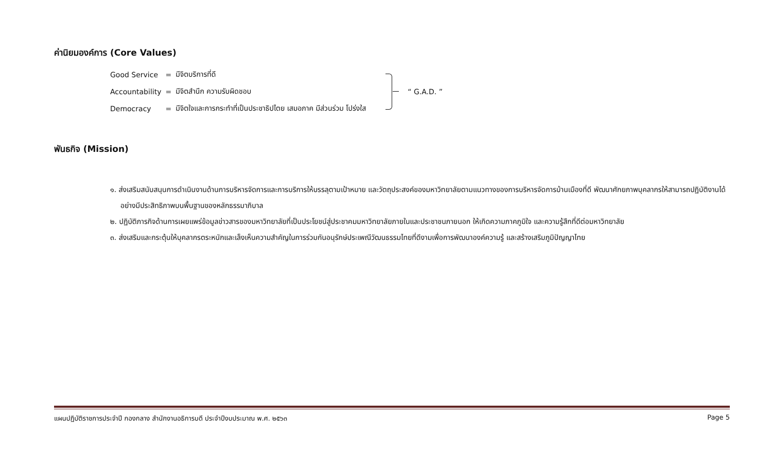ค่านิยมองค์การ (Core Values)
| Good Service | = | มีจิตบริการที่ดี |
| Accountability | = | มีจิตสำนึก ความรับผิดชอบ |
| Democracy | = | มีจิตใจและการกระทำที่เป็นประชาธิปไตย เสมอภาค มีส่วนร่วม โปร่งใส |
“ G.A.D. ”
พันธกิจ (Mission)
๑. ส่งเสริมสนับสนุนการดำเนินงานด้านการบริหารจัดการและการบริการให้บรรลุตามเป้าหมาย และวัตถุประสงค์ของมหาวิทยาลัยตามแนวทางของการบริหารจัดการบ้านเมืองที่ดี พัฒนาศักยภาพบุคลากรให้สามารถปฏิบัติงานได้อย่างมีประสิทธิภาพบนพื้นฐานของหลักธรรมาภิบาล
๒. ปฏิบัติภารกิจด้านการเผยแพร่ข้อมูลข่าวสารของมหาวิทยาลัยที่เป็นประโยชน์สู่ประชาคมมหาวิทยาลัยภายในและประชาชนภายนอก ให้เกิดความภาคภูมิใจ และความรู้สึกที่ดีต่อมหาวิทยาลัย
๓. ส่งเสริมและกระตุ้นให้บุคลากรตระหนักและเล็งเห็นความสำคัญในการร่วมกันอนุรักษ์ประเพณีวัฒนธรรมไทยที่ดีงามเพื่อการพัฒนาองค์ความรู้ และสร้างเสริมภูมิปัญญาไทย
แผนปฏิบัติราชการประจำปี กองกลาง สำนักงานอธิการบดี ประจำปีงบประมาณ พ.ศ. ๒๕๖๓ Page 5